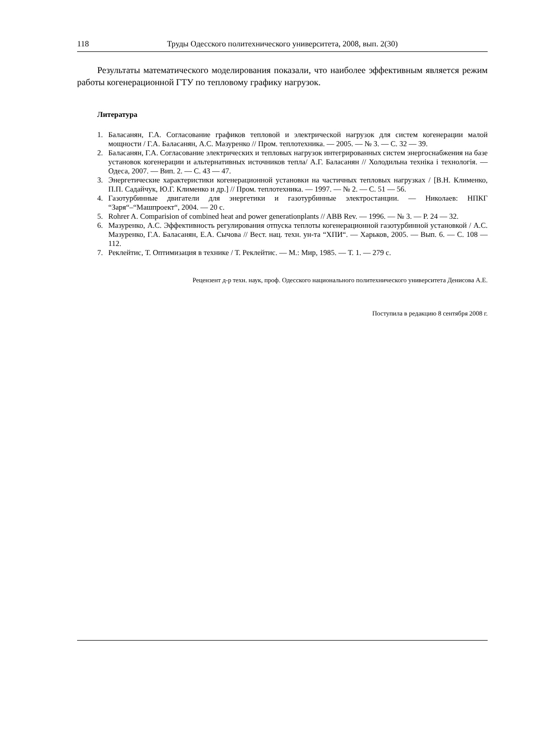118 Труды Одесского политехнического университета, 2008, вып. 2(30)
Результаты математического моделирования показали, что наиболее эффективным является режим работы когенерационной ГТУ по тепловому графику нагрузок.
Литература
1. Баласанян, Г.А. Согласование графиков тепловой и электрической нагрузок для систем когенерации малой мощности / Г.А. Баласанян, А.С. Мазуренко // Пром. теплотехника. — 2005. — № 3. — С. 32 — 39.
2. Баласанян, Г.А. Согласование электрических и тепловых нагрузок интегрированных систем энергоснабжения на базе установок когенерации и альтернативных источников тепла/ А.Г. Баласанян // Холодильна техніка і технологія. — Одеса, 2007. — Вип. 2. — С. 43 — 47.
3. Энергетические характеристики когенерационной установки на частичных тепловых нагрузках / [В.Н. Клименко, П.П. Садайчук, Ю.Г. Клименко и др.] // Пром. теплотехника. — 1997. — № 2. — С. 51 — 56.
4. Газотурбинные двигатели для энергетики и газотурбинные электростанции. — Николаев: НПКГ “Заря“–“Машпроект“, 2004. — 20 с.
5. Rohrer A. Comparision of combined heat and power generationplants // ABB Rev. — 1996. — № 3. — P. 24 — 32.
6. Мазуренко, А.С. Эффективность регулирования отпуска теплоты когенерационной газотурбинной установкой / А.С. Мазуренко, Г.А. Баласанян, Е.А. Сычова // Вест. нац. техн. ун-та “ХПИ“. — Харьков, 2005. — Вып. 6. — С. 108 — 112.
7. Реклейтис, Т. Оптимизация в технике / Т. Реклейтис. — М.: Мир, 1985. — Т. 1. — 279 с.
Рецензент д-р техн. наук, проф. Одесского национального политехнического университета Денисова А.Е.
Поступила в редакцию 8 сентября 2008 г.